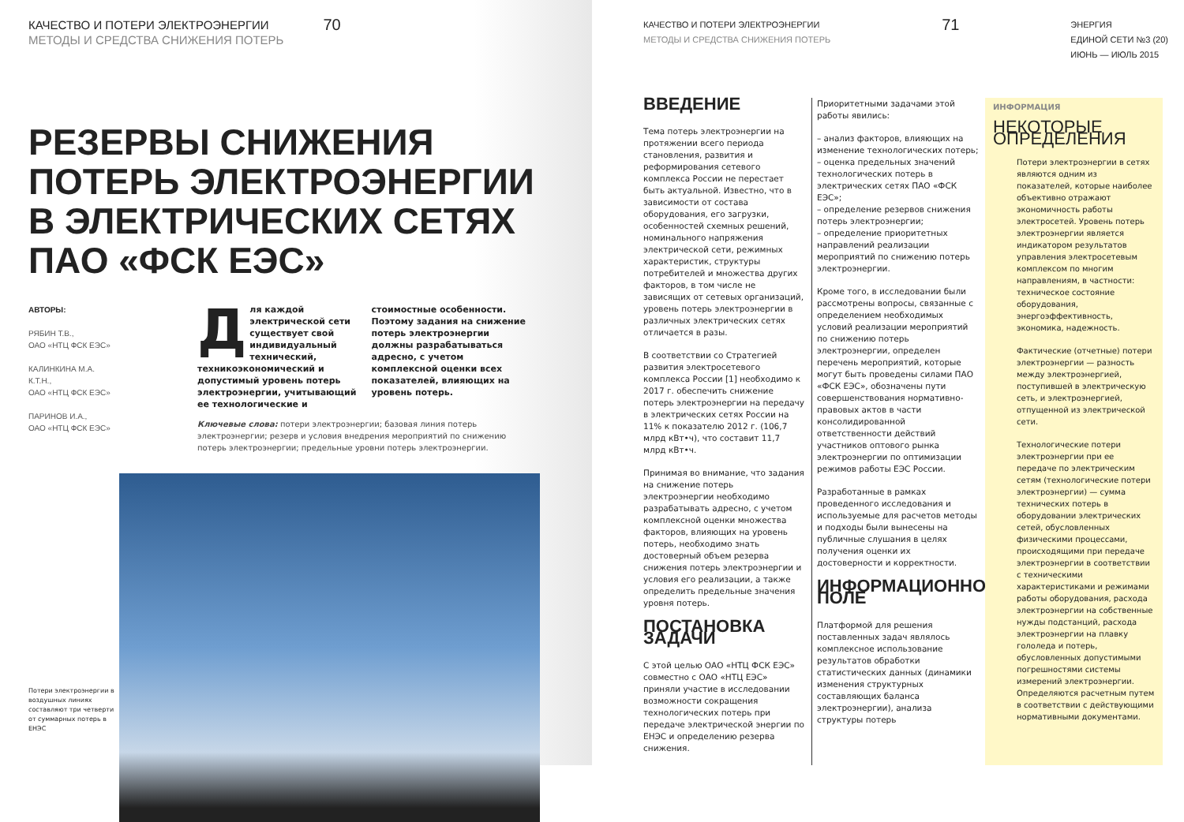КАЧЕСТВО И ПОТЕРИ ЭЛЕКТРОЭНЕРГИИ
МЕТОДЫ И СРЕДСТВА СНИЖЕНИЯ ПОТЕРЬ
70
РЕЗЕРВЫ СНИЖЕНИЯ ПОТЕРЬ ЭЛЕКТРОЭНЕРГИИ В ЭЛЕКТРИЧЕСКИХ СЕТЯХ ПАО «ФСК ЕЭС»
АВТОРЫ:
РЯБИН Т.В.,
ОАО «НТЦ ФСК ЕЭС»
КАЛИНКИНА М.А.
К.Т.Н.,
ОАО «НТЦ ФСК ЕЭС»
ПАРИНОВ И.А.,
ОАО «НТЦ ФСК ЕЭС»
Для каждой электрической сети существует свой индивидуальный технический, техникоэкономический и допустимый уровень потерь электроэнергии, учитывающий ее технологические и стоимостные особенности. Поэтому задания на снижение потерь электроэнергии должны разрабатываться адресно, с учетом комплексной оценки всех показателей, влияющих на уровень потерь.
Ключевые слова: потери электроэнергии; базовая линия потерь электроэнергии; резерв и условия внедрения мероприятий по снижению потерь электроэнергии; предельные уровни потерь электроэнергии.
Потери электроэнергии в воздушных линиях составляют три четверти от суммарных потерь в ЕНЭС
КАЧЕСТВО И ПОТЕРИ ЭЛЕКТРОЭНЕРГИИ
МЕТОДЫ И СРЕДСТВА СНИЖЕНИЯ ПОТЕРЬ
71
ЭНЕРГИЯ
ЕДИНОЙ СЕТИ №3 (20)
ИЮНЬ — ИЮЛЬ 2015
ВВЕДЕНИЕ
Тема потерь электроэнергии на протяжении всего периода становления, развития и реформирования сетевого комплекса России не перестает быть актуальной. Известно, что в зависимости от состава оборудования, его загрузки, особенностей схемных решений, номинального напряжения электрической сети, режимных характеристик, структуры потребителей и множества других факторов, в том числе не зависящих от сетевых организаций, уровень потерь электроэнергии в различных электрических сетях отличается в разы.
В соответствии со Стратегией развития электросетевого комплекса России [1] необходимо к 2017 г. обеспечить снижение потерь электроэнергии на передачу в электрических сетях России на 11% к показателю 2012 г. (106,7 млрд кВт•ч), что составит 11,7 млрд кВт•ч.
Принимая во внимание, что задания на снижение потерь электроэнергии необходимо разрабатывать адресно, с учетом комплексной оценки множества факторов, влияющих на уровень потерь, необходимо знать достоверный объем резерва снижения потерь электроэнергии и условия его реализации, а также определить предельные значения уровня потерь.
ПОСТАНОВКА ЗАДАЧИ
С этой целью ОАО «НТЦ ФСК ЕЭС» совместно с ОАО «НТЦ ЕЭС» приняли участие в исследовании возможности сокращения технологических потерь при передаче электрической энергии по ЕНЭС и определению резерва снижения.
Приоритетными задачами этой работы явились:
– анализ факторов, влияющих на изменение технологических потерь;
– оценка предельных значений технологических потерь в электрических сетях ПАО «ФСК ЕЭС»;
– определение резервов снижения потерь электроэнергии;
– определение приоритетных направлений реализации мероприятий по снижению потерь электроэнергии.
Кроме того, в исследовании были рассмотрены вопросы, связанные с определением необходимых условий реализации мероприятий по снижению потерь электроэнергии, определен перечень мероприятий, которые могут быть проведены силами ПАО «ФСК ЕЭС», обозначены пути совершенствования нормативно-правовых актов в части консолидированной ответственности действий участников оптового рынка электроэнергии по оптимизации режимов работы ЕЭС России.
Разработанные в рамках проведенного исследования и используемые для расчетов методы и подходы были вынесены на публичные слушания в целях получения оценки их достоверности и корректности.
ИНФОРМАЦИОННОЕ ПОЛЕ
Платформой для решения поставленных задач являлось комплексное использование результатов обработки статистических данных (динамики изменения структурных составляющих баланса электроэнергии), анализа структуры потерь
ИНФОРМАЦИЯ
НЕКОТОРЫЕ ОПРЕДЕЛЕНИЯ
Потери электроэнергии в сетях являются одним из показателей, которые наиболее объективно отражают экономичность работы электросетей. Уровень потерь электроэнергии является индикатором результатов управления электросетевым комплексом по многим направлениям, в частности: техническое состояние оборудования, энергоэффективность, экономика, надежность.
Фактические (отчетные) потери электроэнергии — разность между электроэнергией, поступившей в электрическую сеть, и электроэнергией, отпущенной из электрической сети.
Технологические потери электроэнергии при ее передаче по электрическим сетям (технологические потери электроэнергии) — сумма технических потерь в оборудовании электрических сетей, обусловленных физическими процессами, происходящими при передаче электроэнергии в соответствии с техническими характеристиками и режимами работы оборудования, расхода электроэнергии на собственные нужды подстанций, расхода электроэнергии на плавку гололеда и потерь, обусловленных допустимыми погрешностями системы измерений электроэнергии. Определяются расчетным путем в соответствии с действующими нормативными документами.